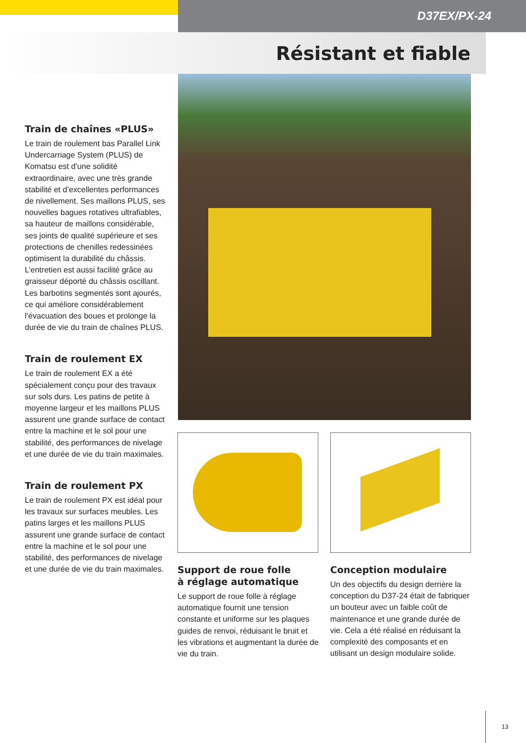D37EX/PX-24
Résistant et fiable
Train de chaînes «PLUS»
Le train de roulement bas Parallel Link Undercarriage System (PLUS) de Komatsu est d’une solidité extraordinaire, avec une très grande stabilité et d’excellentes performances de nivellement. Ses maillons PLUS, ses nouvelles bagues rotatives ultrafiables, sa hauteur de maillons considérable, ses joints de qualité supérieure et ses protections de chenilles redessinées optimisent la durabilité du châssis. L’entretien est aussi facilité grâce au graisseur déporté du châssis oscillant. Les barbotins segmentés sont ajourés, ce qui améliore considérablement l’évacuation des boues et prolonge la durée de vie du train de chaînes PLUS.
Train de roulement EX
Le train de roulement EX a été spécialement conçu pour des travaux sur sols durs. Les patins de petite à moyenne largeur et les maillons PLUS assurent une grande surface de contact entre la machine et le sol pour une stabilité, des performances de nivelage et une durée de vie du train maximales.
Train de roulement PX
Le train de roulement PX est idéal pour les travaux sur surfaces meubles. Les patins larges et les maillons PLUS assurent une grande surface de contact entre la machine et le sol pour une stabilité, des performances de nivelage et une durée de vie du train maximales.
Support de roue folle
à réglage automatique
Le support de roue folle à réglage automatique fournit une tension constante et uniforme sur les plaques guides de renvoi, réduisant le bruit et les vibrations et augmentant la durée de vie du train.
Conception modulaire
Un des objectifs du design derrière la conception du D37-24 était de fabriquer un bouteur avec un faible coût de maintenance et une grande durée de vie. Cela a été réalisé en réduisant la complexité des composants et en utilisant un design modulaire solide.
13